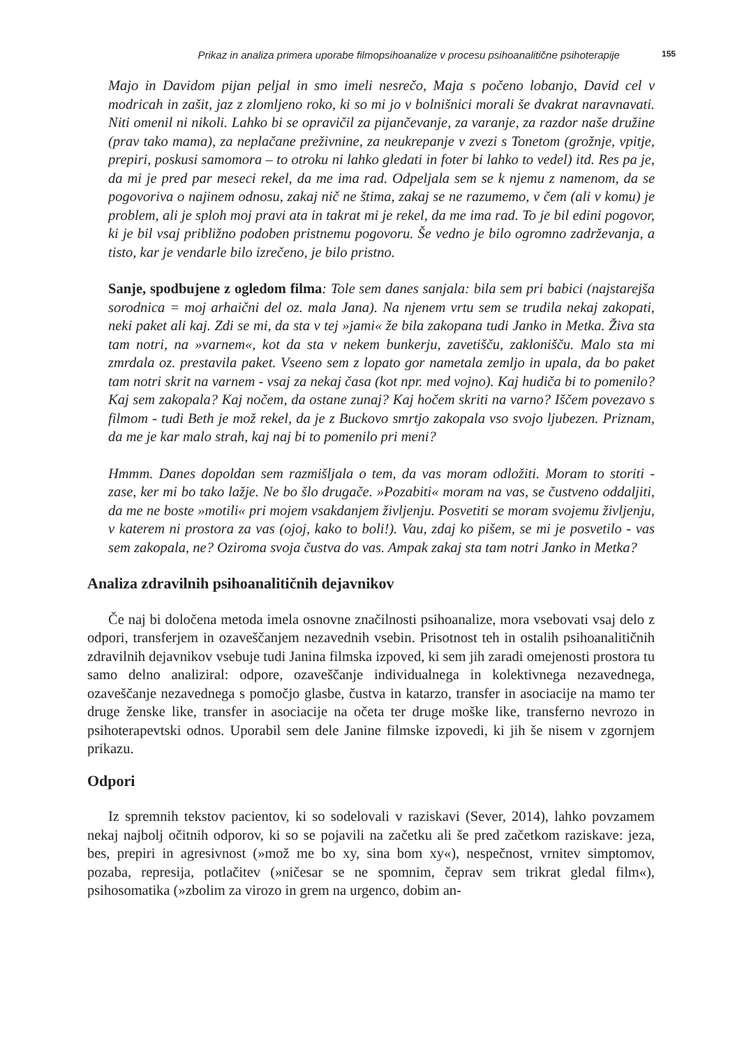Prikaz in analiza primera uporabe filmopsihoanalize v procesu psihoanalitične psihoterapije 155
Majo in Davidom pijan peljal in smo imeli nesrečo, Maja s počeno lobanjo, David cel v modricah in zašit, jaz z zlomljeno roko, ki so mi jo v bolnišnici morali še dvakrat naravnavati. Niti omenil ni nikoli. Lahko bi se opravičil za pijančevanje, za varanje, za razdor naše družine (prav tako mama), za neplačane preživnine, za neukrepanje v zvezi s Tonetom (grožnje, vpitje, prepiri, poskusi samomora – to otroku ni lahko gledati in foter bi lahko to vedel) itd. Res pa je, da mi je pred par meseci rekel, da me ima rad. Odpeljala sem se k njemu z namenom, da se pogovoriva o najinem odnosu, zakaj nič ne štima, zakaj se ne razumemo, v čem (ali v komu) je problem, ali je sploh moj pravi ata in takrat mi je rekel, da me ima rad. To je bil edini pogovor, ki je bil vsaj približno podoben pristnemu pogovoru. Še vedno je bilo ogromno zadrževanja, a tisto, kar je vendarle bilo izrečeno, je bilo pristno.
Sanje, spodbujene z ogledom filma: Tole sem danes sanjala: bila sem pri babici (najstarejša sorodnica = moj arhaični del oz. mala Jana). Na njenem vrtu sem se trudila nekaj zakopati, neki paket ali kaj. Zdi se mi, da sta v tej »jami« že bila zakopana tudi Janko in Metka. Živa sta tam notri, na »varnem«, kot da sta v nekem bunkerju, zavetišču, zaklonišču. Malo sta mi zmrdala oz. prestavila paket. Vseeno sem z lopato gor nametala zemljo in upala, da bo paket tam notri skrit na varnem - vsaj za nekaj časa (kot npr. med vojno). Kaj hudiča bi to pomenilo? Kaj sem zakopala? Kaj nočem, da ostane zunaj? Kaj hočem skriti na varno? Iščem povezavo s filmom - tudi Beth je mož rekel, da je z Buckovo smrtjo zakopala vso svojo ljubezen. Priznam, da me je kar malo strah, kaj naj bi to pomenilo pri meni?
Hmmm. Danes dopoldan sem razmišljala o tem, da vas moram odložiti. Moram to storiti - zase, ker mi bo tako lažje. Ne bo šlo drugače. »Pozabiti« moram na vas, se čustveno oddaljiti, da me ne boste »motili« pri mojem vsakdanjem življenju. Posvetiti se moram svojemu življenju, v katerem ni prostora za vas (ojoj, kako to boli!). Vau, zdaj ko pišem, se mi je posvetilo - vas sem zakopala, ne? Oziroma svoja čustva do vas. Ampak zakaj sta tam notri Janko in Metka?
Analiza zdravilnih psihoanalitičnih dejavnikov
Če naj bi določena metoda imela osnovne značilnosti psihoanalize, mora vsebovati vsaj delo z odpori, transferjem in ozaveščanjem nezavednih vsebin. Prisotnost teh in ostalih psihoanalitičnih zdravilnih dejavnikov vsebuje tudi Janina filmska izpoved, ki sem jih zaradi omejenosti prostora tu samo delno analiziral: odpore, ozaveščanje individualnega in kolektivnega nezavednega, ozaveščanje nezavednega s pomočjo glasbe, čustva in katarzo, transfer in asociacije na mamo ter druge ženske like, transfer in asociacije na očeta ter druge moške like, transferno nevrozo in psihoterapevtski odnos. Uporabil sem dele Janine filmske izpovedi, ki jih še nisem v zgornjem prikazu.
Odpori
Iz spremnih tekstov pacientov, ki so sodelovali v raziskavi (Sever, 2014), lahko povzamem nekaj najbolj očitnih odporov, ki so se pojavili na začetku ali še pred začetkom raziskave: jeza, bes, prepiri in agresivnost (»mož me bo xy, sina bom xy«), nespečnost, vrnitev simptomov, pozaba, represija, potlačitev (»ničesar se ne spomnim, čeprav sem trikrat gledal film«), psihosomatika (»zbolim za virozo in grem na urgenco, dobim an-